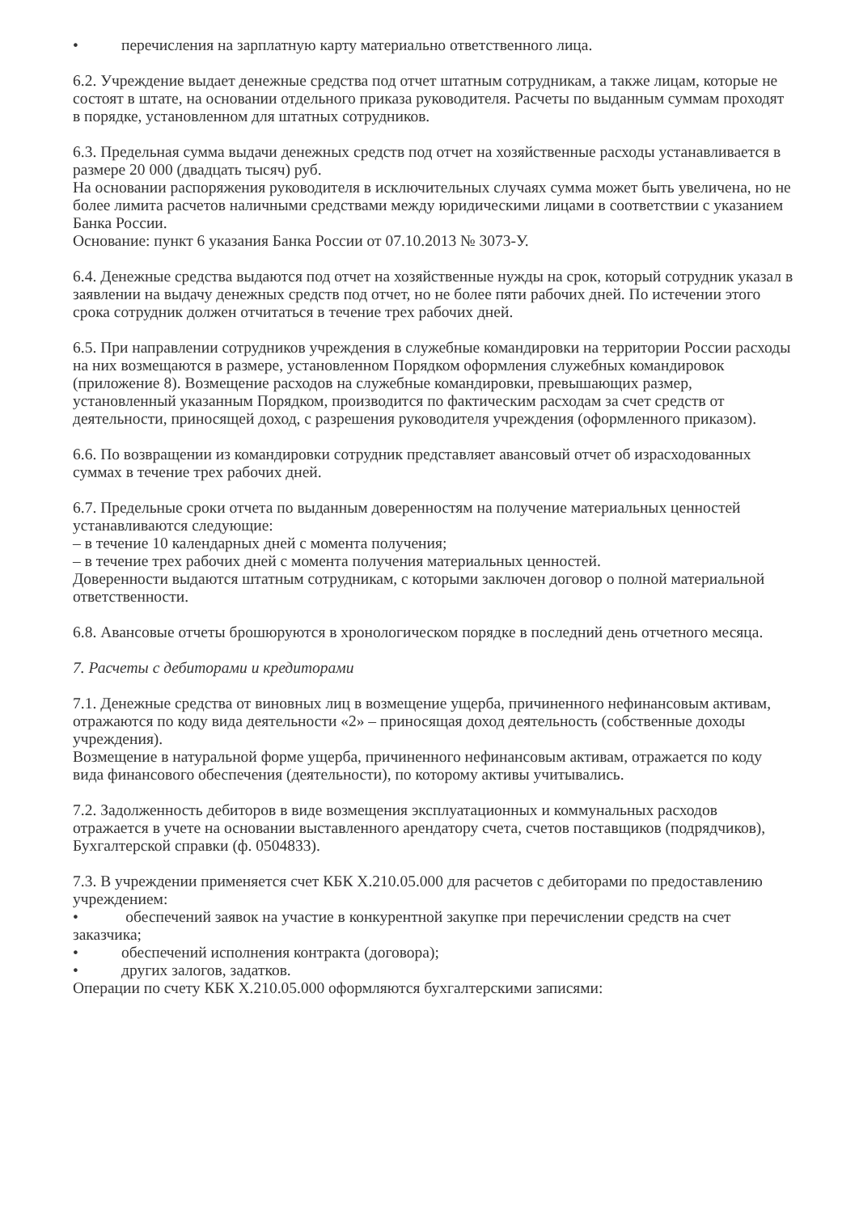• перечисления на зарплатную карту материально ответственного лица.
6.2. Учреждение выдает денежные средства под отчет штатным сотрудникам, а также лицам, которые не состоят в штате, на основании отдельного приказа руководителя. Расчеты по выданным суммам проходят в порядке, установленном для штатных сотрудников.
6.3. Предельная сумма выдачи денежных средств под отчет на хозяйственные расходы устанавливается в размере 20 000 (двадцать тысяч) руб.
На основании распоряжения руководителя в исключительных случаях сумма может быть увеличена, но не более лимита расчетов наличными средствами между юридическими лицами в соответствии с указанием Банка России.
Основание: пункт 6 указания Банка России от 07.10.2013 № 3073-У.
6.4. Денежные средства выдаются под отчет на хозяйственные нужды на срок, который сотрудник указал в заявлении на выдачу денежных средств под отчет, но не более пяти рабочих дней. По истечении этого срока сотрудник должен отчитаться в течение трех рабочих дней.
6.5. При направлении сотрудников учреждения в служебные командировки на территории России расходы на них возмещаются в размере, установленном Порядком оформления служебных командировок (приложение 8). Возмещение расходов на служебные командировки, превышающих размер, установленный указанным Порядком, производится по фактическим расходам за счет средств от деятельности, приносящей доход, с разрешения руководителя учреждения (оформленного приказом).
6.6. По возвращении из командировки сотрудник представляет авансовый отчет об израсходованных суммах в течение трех рабочих дней.
6.7. Предельные сроки отчета по выданным доверенностям на получение материальных ценностей устанавливаются следующие:
– в течение 10 календарных дней с момента получения;
– в течение трех рабочих дней с момента получения материальных ценностей.
Доверенности выдаются штатным сотрудникам, с которыми заключен договор о полной материальной ответственности.
6.8. Авансовые отчеты брошюруются в хронологическом порядке в последний день отчетного месяца.
7. Расчеты с дебиторами и кредиторами
7.1. Денежные средства от виновных лиц в возмещение ущерба, причиненного нефинансовым активам, отражаются по коду вида деятельности «2» – приносящая доход деятельность (собственные доходы учреждения).
Возмещение в натуральной форме ущерба, причиненного нефинансовым активам, отражается по коду вида финансового обеспечения (деятельности), по которому активы учитывались.
7.2. Задолженность дебиторов в виде возмещения эксплуатационных и коммунальных расходов отражается в учете на основании выставленного арендатору счета, счетов поставщиков (подрядчиков), Бухгалтерской справки (ф. 0504833).
7.3. В учреждении применяется счет КБК Х.210.05.000 для расчетов с дебиторами по предоставлению учреждением:
• обеспечений заявок на участие в конкурентной закупке при перечислении средств на счет заказчика;
• обеспечений исполнения контракта (договора);
• других залогов, задатков.
Операции по счету КБК Х.210.05.000 оформляются бухгалтерскими записями: